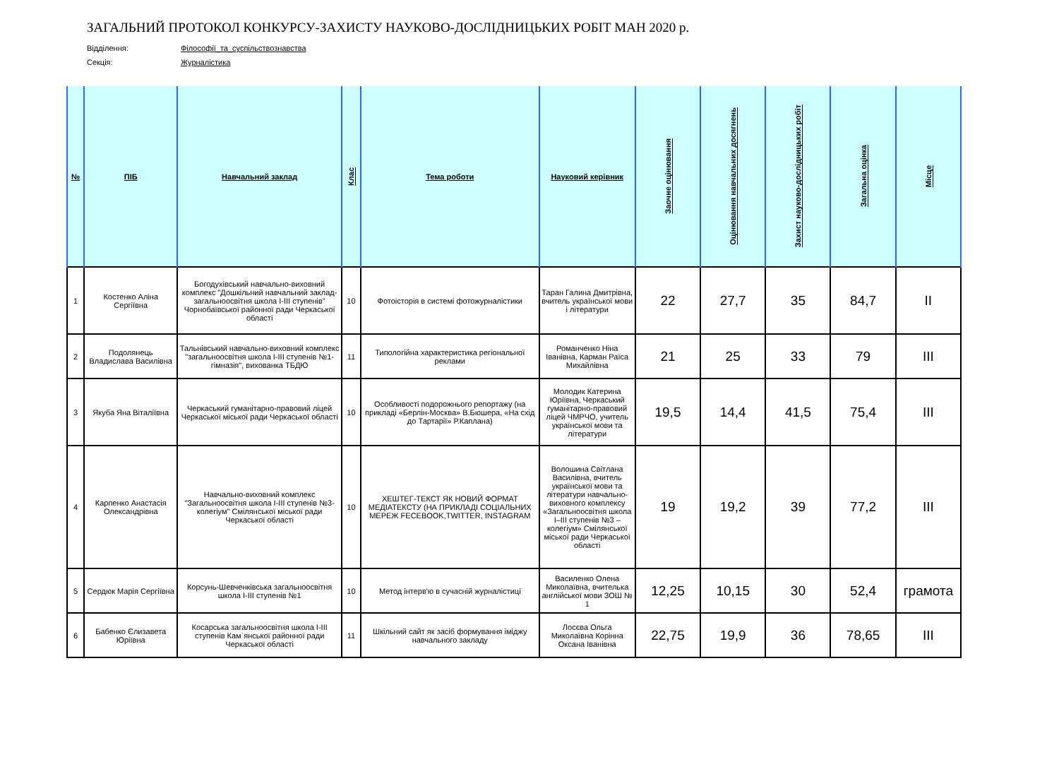ЗАГАЛЬНИЙ ПРОТОКОЛ КОНКУРСУ-ЗАХИСТУ НАУКОВО-ДОСЛІДНИЦЬКИХ РОБІТ МАН 2020 р.
Відділення: Філософії_та_суспільствознавства
Секція: Журналістика
| № | ПІБ | Навчальний заклад | Клас | Тема роботи | Науковий керівник | Заочне оцінювання | Оцінювання навчальних досягнень | Захист науково-дослідницьких робіт | Загальна оцінка | Місце |
| --- | --- | --- | --- | --- | --- | --- | --- | --- | --- | --- |
| 1 | Костенко Аліна Сергіївна | Богодухівський навчально-виховний комплекс "Дошкільний навчальний заклад-загальноосвітня школа І-ІІІ ступенів" Чорнобаївської районної ради Черкаської області | 10 | Фотоісторія в системі фотожурналістики | Таран Галина Дмитрівна, вчитель української мови і літератури | 22 | 27,7 | 35 | 84,7 | ІІ |
| 2 | Подолянець Владислава Василівна | Тальнівський навчально-виховний комплекс "загальноосвітня школа І-ІІІ ступенів №1-гімназія", вихованка ТБДЮ | 11 | Типологійна характеристика регіональної реклами | Романченко Ніна Іванівна, Карман Раїса Михайлівна | 21 | 25 | 33 | 79 | ІІІ |
| 3 | Якуба Яна Віталіївна | Черкаський гуманітарно-правовий ліцей Черкаської міської ради Черкаської області | 10 | Особливості подорожнього репортажу (на прикладі «Берлін-Москва» В.Бюшера, «На схід до Тартарії» Р.Каплана) | Молодик Катерина Юріївна, Черкаський гуманітарно-правовий ліцей ЧМРЧО, учитель української мови та літератури | 19,5 | 14,4 | 41,5 | 75,4 | ІІІ |
| 4 | Карпенко Анастасія Олександрівна | Навчально-виховний комплекс "Загальноосвітня школа І-ІІІ ступенів №3-колегіум" Смілянської міської ради Черкаської області | 10 | ХЕШТЕГ-ТЕКСТ ЯК НОВИЙ ФОРМАТ МЕДІАТЕКСТУ (НА ПРИКЛАДІ СОЦІАЛЬНИХ МЕРЕЖ FECEBOOK,TWITTER, INSTAGRAM | Волошина Світлана Василівна, вчитель української мови та літератури навчально-виховного комплексу «Загальноосвітня школа І–ІІІ ступенів №3 – колегіум» Смілянської міської ради Черкаської області | 19 | 19,2 | 39 | 77,2 | ІІІ |
| 5 | Сердюк Марія Сергіївна | Корсунь-Шевченківська загальноосвітня школа І-ІІІ ступенів №1 | 10 | Метод інтерв'ю в сучасній журналістиці | Василенко Олена Миколаївна, вчителька англійської мови ЗОШ № 1 | 12,25 | 10,15 | 30 | 52,4 | грамота |
| 6 | Бабенко Єлизавета Юріївна | Косарська загальноосвітня школа І-ІІІ ступенів Кам`янської районної ради Черкаської області | 11 | Шкільний сайт як засіб формування іміджу навчального закладу | Лосєва Ольга Миколаївна Корінна Оксана Іванівна | 22,75 | 19,9 | 36 | 78,65 | ІІІ |